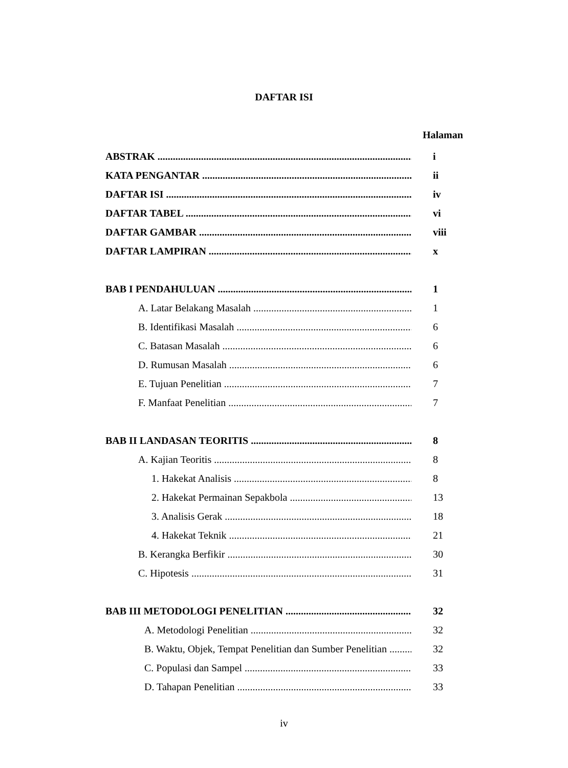DAFTAR ISI
Halaman
ABSTRAK i
KATA PENGANTAR ii
DAFTAR ISI iv
DAFTAR TABEL vi
DAFTAR GAMBAR viii
DAFTAR LAMPIRAN x
BAB I PENDAHULUAN 1
A. Latar Belakang Masalah 1
B. Identifikasi Masalah 6
C. Batasan Masalah 6
D. Rumusan Masalah 6
E. Tujuan Penelitian 7
F. Manfaat Penelitian 7
BAB II LANDASAN TEORITIS 8
A. Kajian Teoritis 8
1. Hakekat Analisis 8
2. Hakekat Permainan Sepakbola 13
3. Analisis Gerak 18
4. Hakekat Teknik 21
B. Kerangka Berfikir 30
C. Hipotesis 31
BAB III METODOLOGI PENELITIAN 32
A. Metodologi Penelitian 32
B. Waktu, Objek, Tempat Penelitian dan Sumber Penelitian 32
C. Populasi dan Sampel 33
D. Tahapan Penelitian 33
iv